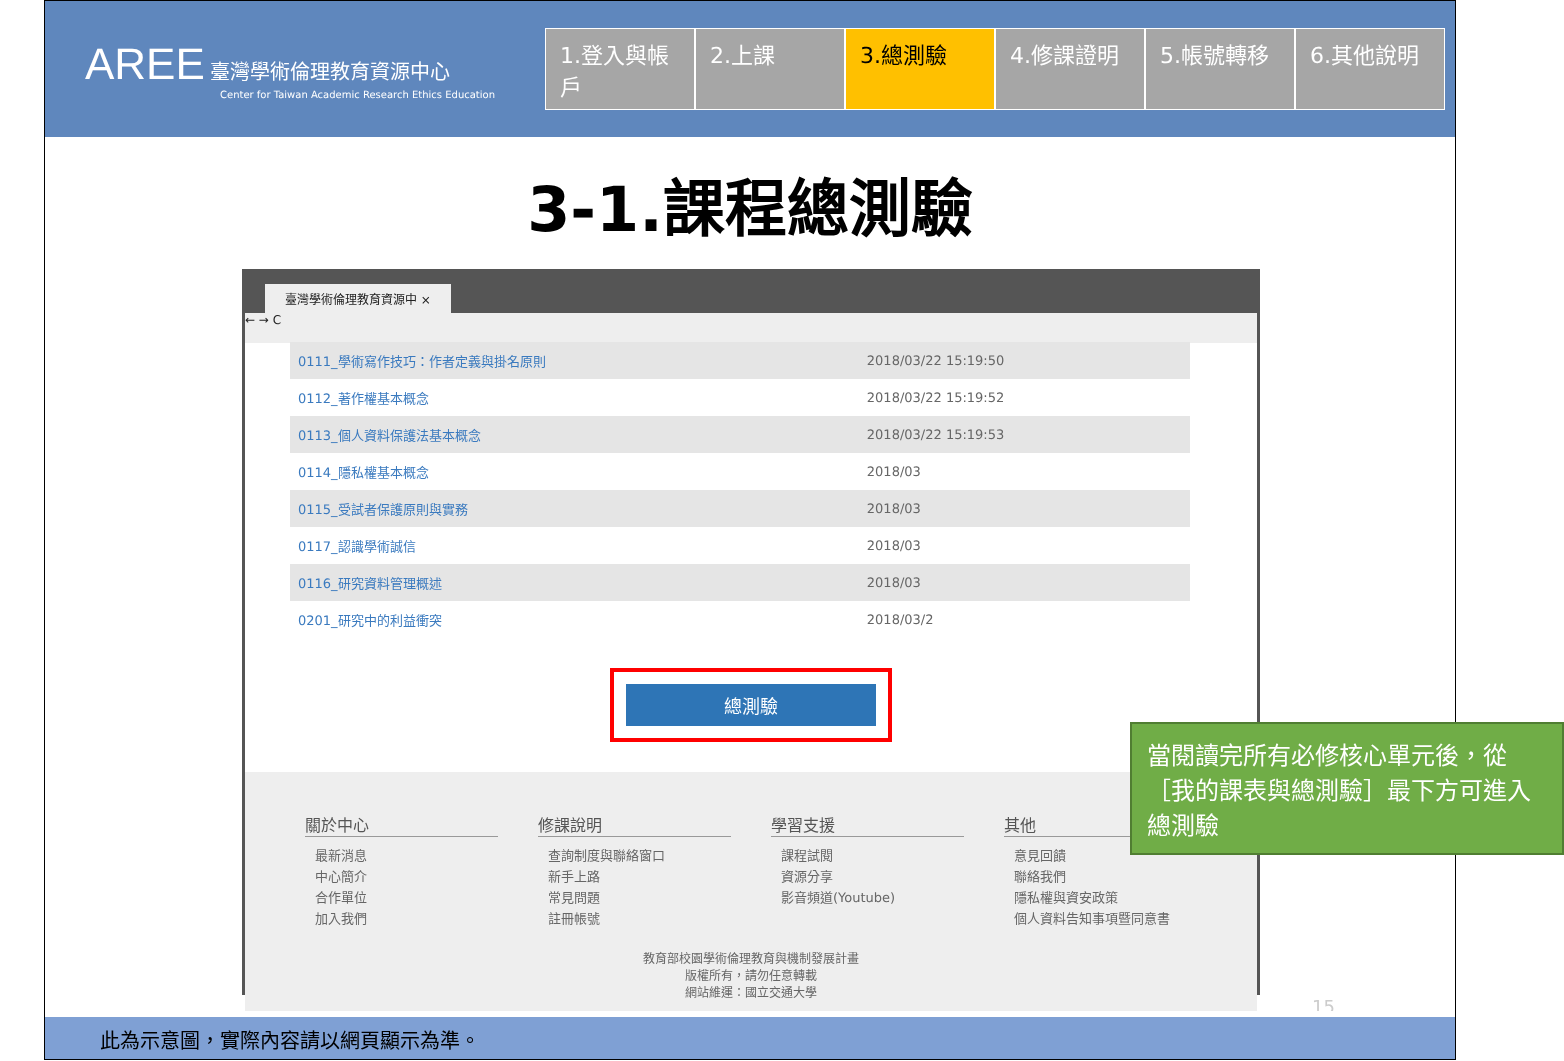AREE 臺灣學術倫理教育資源中心
Center for Taiwan Academic Research Ethics Education
1.登入與帳戶
2.上課 3.總測驗 4.修課證明 5.帳號轉移 6.其他說明
3-1.課程總測驗
臺灣學術倫理教育資源中 ×
← → C
| 0111_學術寫作技巧：作者定義與掛名原則 | 2018/03/22 15:19:50 |
| 0112_著作權基本概念 | 2018/03/22 15:19:52 |
| 0113_個人資料保護法基本概念 | 2018/03/22 15:19:53 |
| 0114_隱私權基本概念 | 2018/03 |
| 0115_受試者保護原則與實務 | 2018/03 |
| 0117_認識學術誠信 | 2018/03 |
| 0116_研究資料管理概述 | 2018/03 |
| 0201_研究中的利益衝突 | 2018/03/2 |
總測驗
關於中心
最新消息
中心簡介
合作單位
加入我們
修課說明
查詢制度與聯絡窗口
新手上路
常見問題
註冊帳號
學習支援
課程試閱
資源分享
影音頻道(Youtube)
其他
意見回饋
聯絡我們
隱私權與資安政策
個人資料告知事項暨同意書
教育部校園學術倫理教育與機制發展計畫
版權所有，請勿任意轉載
網站維運：國立交通大學
當閱讀完所有必修核心單元後，從［我的課表與總測驗］最下方可進入總測驗
15
此為示意圖，實際內容請以網頁顯示為準。